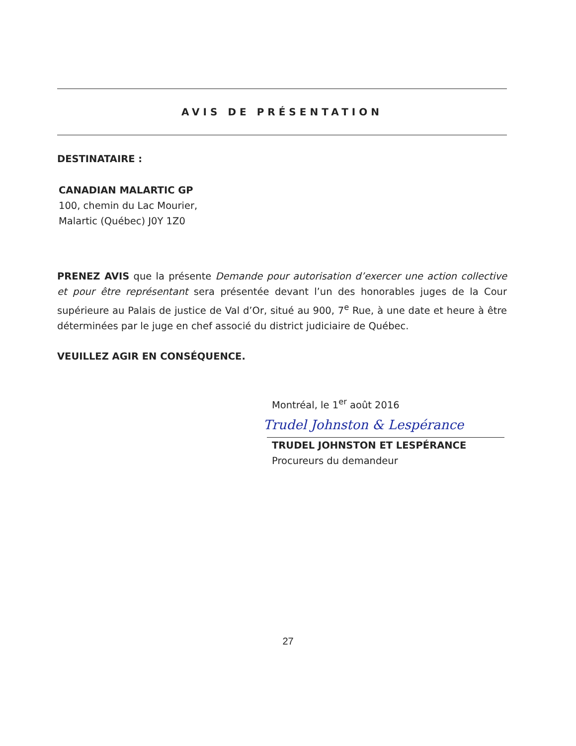AVIS DE PRÉSENTATION
DESTINATAIRE :
CANADIAN MALARTIC GP
100, chemin du Lac Mourier,
Malartic (Québec) J0Y 1Z0
PRENEZ AVIS que la présente Demande pour autorisation d’exercer une action collective et pour être représentant sera présentée devant l’un des honorables juges de la Cour supérieure au Palais de justice de Val d’Or, situé au 900, 7<sup>e</sup> Rue, à une date et heure à être déterminées par le juge en chef associé du district judiciaire de Québec.
VEUILLEZ AGIR EN CONSÉQUENCE.
Montréal, le 1<sup>er</sup> août 2016
Trudel Johnston & Lespérance
TRUDEL JOHNSTON ET LESPÉRANCE
Procureurs du demandeur
27